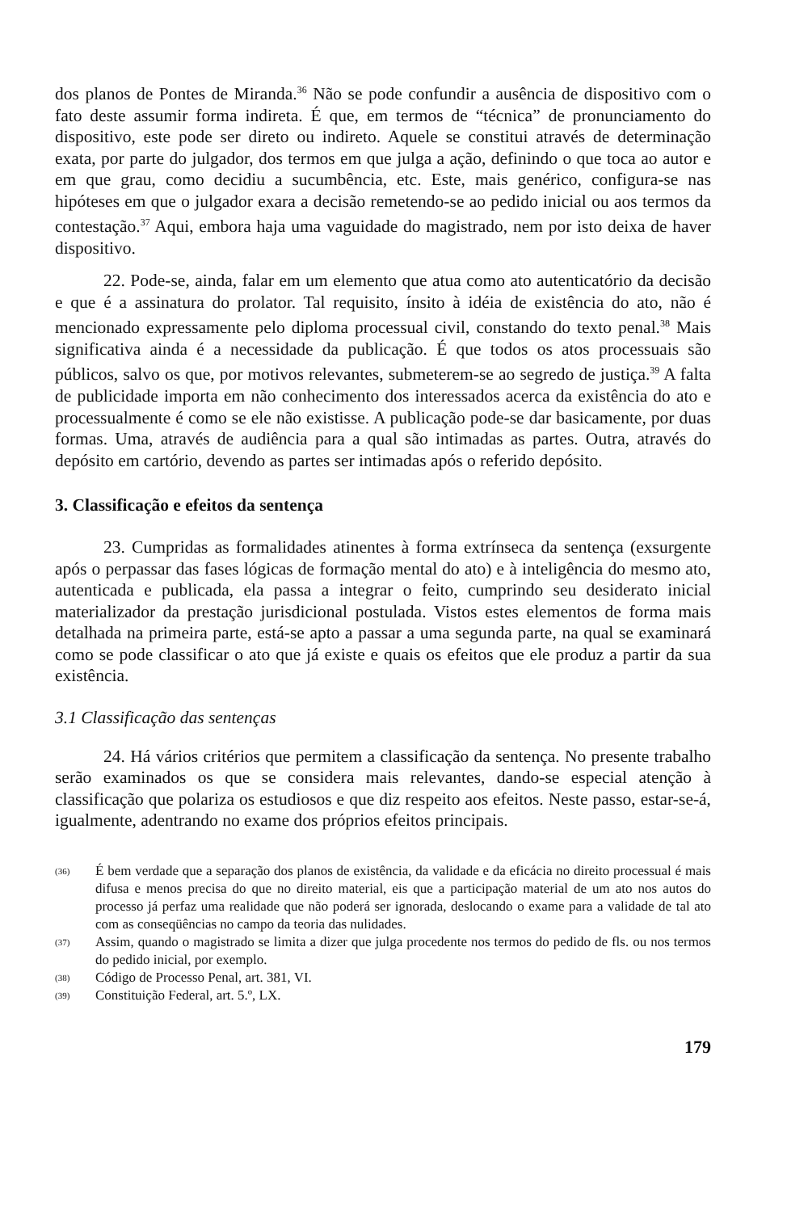dos planos de Pontes de Miranda.<sup>36</sup> Não se pode confundir a ausência de dispositivo com o fato deste assumir forma indireta. É que, em termos de “técnica” de pronunciamento do dispositivo, este pode ser direto ou indireto. Aquele se constitui através de determinação exata, por parte do julgador, dos termos em que julga a ação, definindo o que toca ao autor e em que grau, como decidiu a sucumbência, etc. Este, mais genérico, configura-se nas hipóteses em que o julgador exara a decisão remetendo-se ao pedido inicial ou aos termos da contestação.<sup>37</sup> Aqui, embora haja uma vaguidade do magistrado, nem por isto deixa de haver dispositivo.
22. Pode-se, ainda, falar em um elemento que atua como ato autenticatório da decisão e que é a assinatura do prolator. Tal requisito, ínsito à idéia de existência do ato, não é mencionado expressamente pelo diploma processual civil, constando do texto penal.<sup>38</sup> Mais significativa ainda é a necessidade da publicação. É que todos os atos processuais são públicos, salvo os que, por motivos relevantes, submeterem-se ao segredo de justiça.<sup>39</sup> A falta de publicidade importa em não conhecimento dos interessados acerca da existência do ato e processualmente é como se ele não existisse. A publicação pode-se dar basicamente, por duas formas. Uma, através de audiência para a qual são intimadas as partes. Outra, através do depósito em cartório, devendo as partes ser intimadas após o referido depósito.
3. Classificação e efeitos da sentença
23. Cumpridas as formalidades atinentes à forma extrínseca da sentença (exsurgente após o perpassar das fases lógicas de formação mental do ato) e à inteligência do mesmo ato, autenticada e publicada, ela passa a integrar o feito, cumprindo seu desiderato inicial materializador da prestação jurisdicional postulada. Vistos estes elementos de forma mais detalhada na primeira parte, está-se apto a passar a uma segunda parte, na qual se examinará como se pode classificar o ato que já existe e quais os efeitos que ele produz a partir da sua existência.
3.1 Classificação das sentenças
24. Há vários critérios que permitem a classificação da sentença. No presente trabalho serão examinados os que se considera mais relevantes, dando-se especial atenção à classificação que polariza os estudiosos e que diz respeito aos efeitos. Neste passo, estar-se-á, igualmente, adentrando no exame dos próprios efeitos principais.
(36) É bem verdade que a separação dos planos de existência, da validade e da eficácia no direito processual é mais difusa e menos precisa do que no direito material, eis que a participação material de um ato nos autos do processo já perfaz uma realidade que não poderá ser ignorada, deslocando o exame para a validade de tal ato com as conseqüências no campo da teoria das nulidades.
(37) Assim, quando o magistrado se limita a dizer que julga procedente nos termos do pedido de fls. ou nos termos do pedido inicial, por exemplo.
(38) Código de Processo Penal, art. 381, VI.
(39) Constituição Federal, art. 5.º, LX.
179